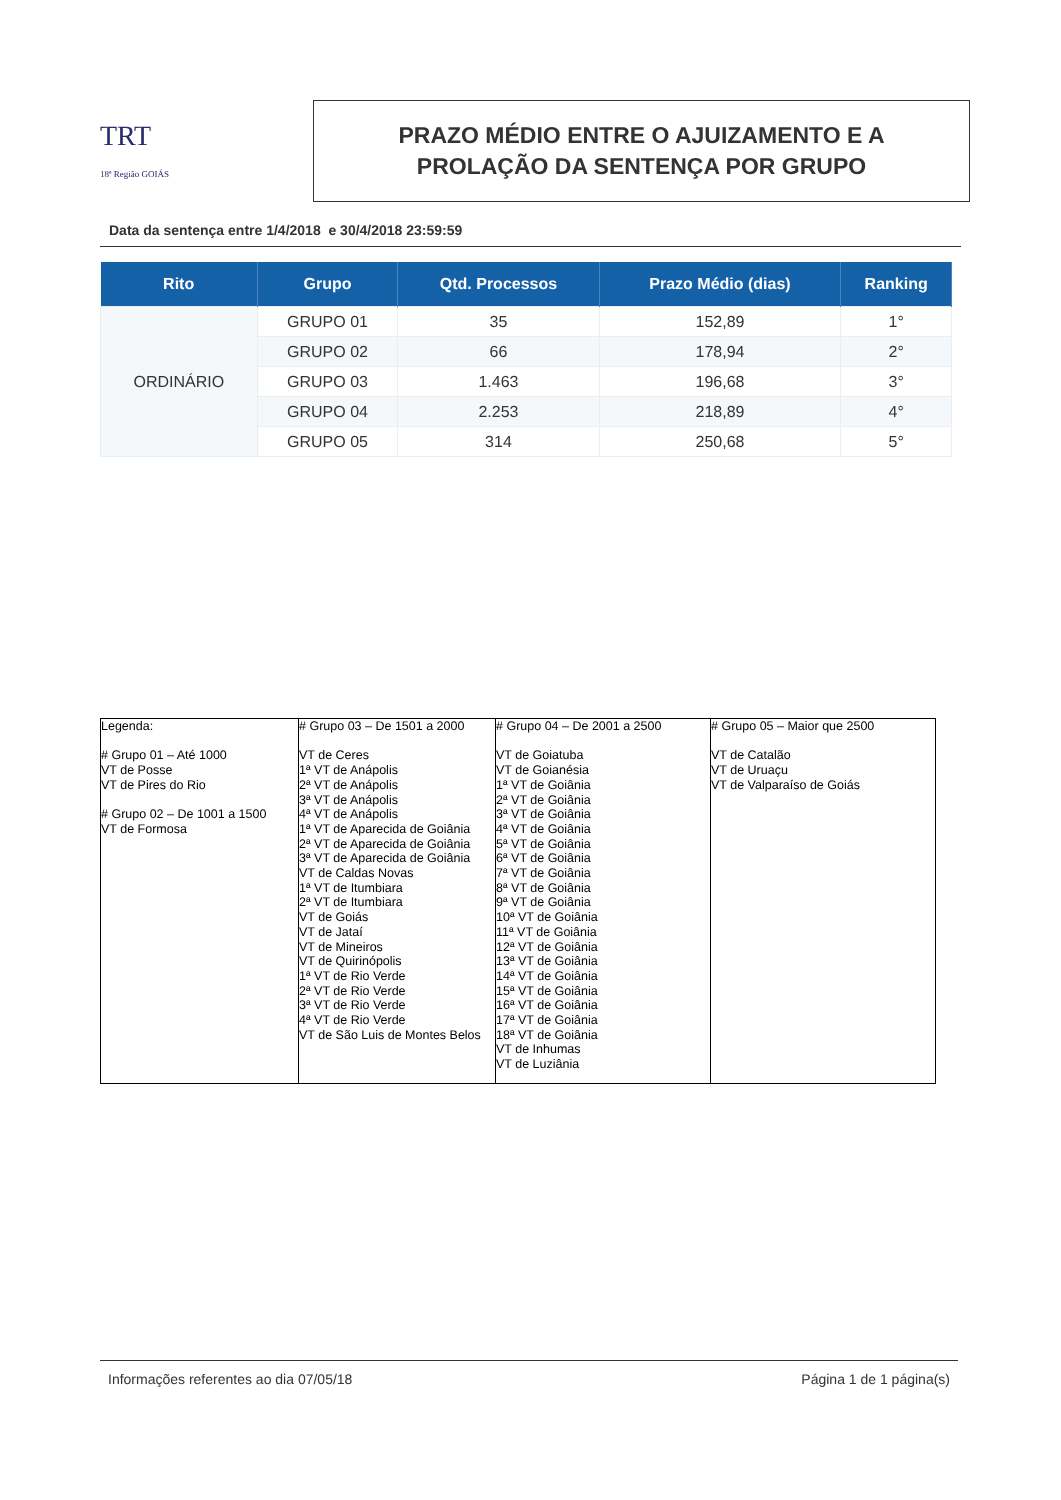TRT
18ª Região GOIÁS
PRAZO MÉDIO ENTRE O AJUIZAMENTO E A
PROLAÇÃO DA SENTENÇA POR GRUPO
Data da sentença entre 1/4/2018 e 30/4/2018 23:59:59
| Rito | Grupo | Qtd. Processos | Prazo Médio (dias) | Ranking |
| --- | --- | --- | --- | --- |
| ORDINÁRIO | GRUPO 01 | 35 | 152,89 | 1° |
| | GRUPO 02 | 66 | 178,94 | 2° |
| | GRUPO 03 | 1.463 | 196,68 | 3° |
| | GRUPO 04 | 2.253 | 218,89 | 4° |
| | GRUPO 05 | 314 | 250,68 | 5° |
| Legenda: # Grupo 01 – Até 1000 VT de Posse VT de Pires do Rio # Grupo 02 – De 1001 a 1500 VT de Formosa | # Grupo 03 – De 1501 a 2000 VT de Ceres 1ª VT de Anápolis 2ª VT de Anápolis 3ª VT de Anápolis 4ª VT de Anápolis 1ª VT de Aparecida de Goiânia 2ª VT de Aparecida de Goiânia 3ª VT de Aparecida de Goiânia VT de Caldas Novas 1ª VT de Itumbiara 2ª VT de Itumbiara VT de Goiás VT de Jataí VT de Mineiros VT de Quirinópolis 1ª VT de Rio Verde 2ª VT de Rio Verde 3ª VT de Rio Verde 4ª VT de Rio Verde VT de São Luis de Montes Belos | # Grupo 04 – De 2001 a 2500 VT de Goiatuba VT de Goianésia 1ª VT de Goiânia 2ª VT de Goiânia 3ª VT de Goiânia 4ª VT de Goiânia 5ª VT de Goiânia 6ª VT de Goiânia 7ª VT de Goiânia 8ª VT de Goiânia 9ª VT de Goiânia 10ª VT de Goiânia 11ª VT de Goiânia 12ª VT de Goiânia 13ª VT de Goiânia 14ª VT de Goiânia 15ª VT de Goiânia 16ª VT de Goiânia 17ª VT de Goiânia 18ª VT de Goiânia VT de Inhumas VT de Luziânia | # Grupo 05 – Maior que 2500 VT de Catalão VT de Uruaçu VT de Valparaíso de Goiás |
Informações referentes ao dia 07/05/18 Página 1 de 1 página(s)